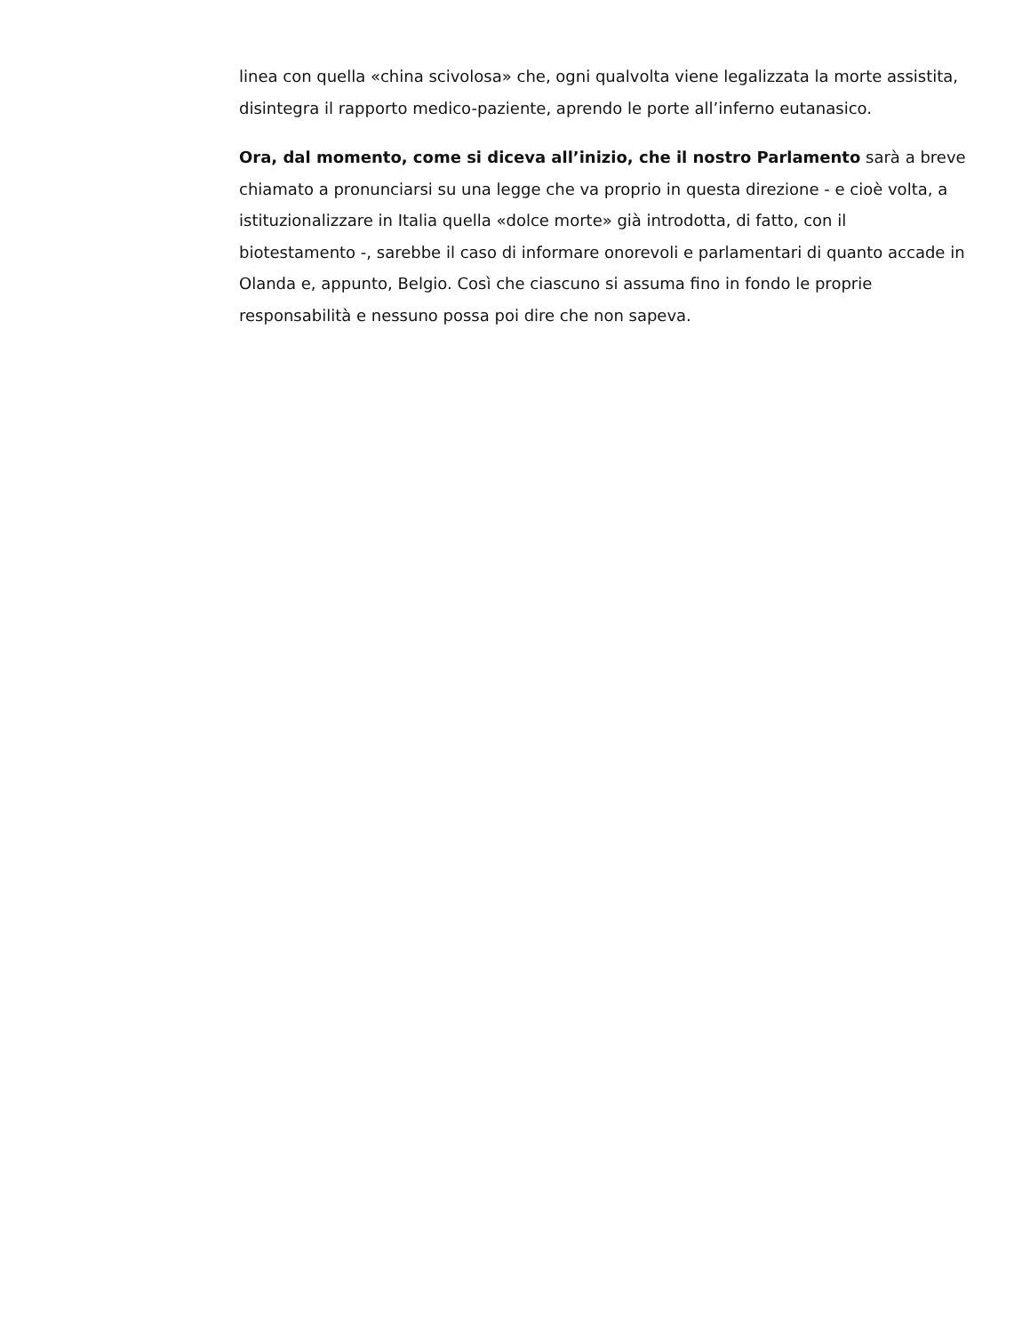linea con quella «china scivolosa» che, ogni qualvolta viene legalizzata la morte assistita, disintegra il rapporto medico-paziente, aprendo le porte all’inferno eutanasico.
Ora, dal momento, come si diceva all’inizio, che il nostro Parlamento sarà a breve chiamato a pronunciarsi su una legge che va proprio in questa direzione - e cioè volta, a istituzionalizzare in Italia quella «dolce morte» già introdotta, di fatto, con il biotestamento -, sarebbe il caso di informare onorevoli e parlamentari di quanto accade in Olanda e, appunto, Belgio. Così che ciascuno si assuma fino in fondo le proprie responsabilità e nessuno possa poi dire che non sapeva.